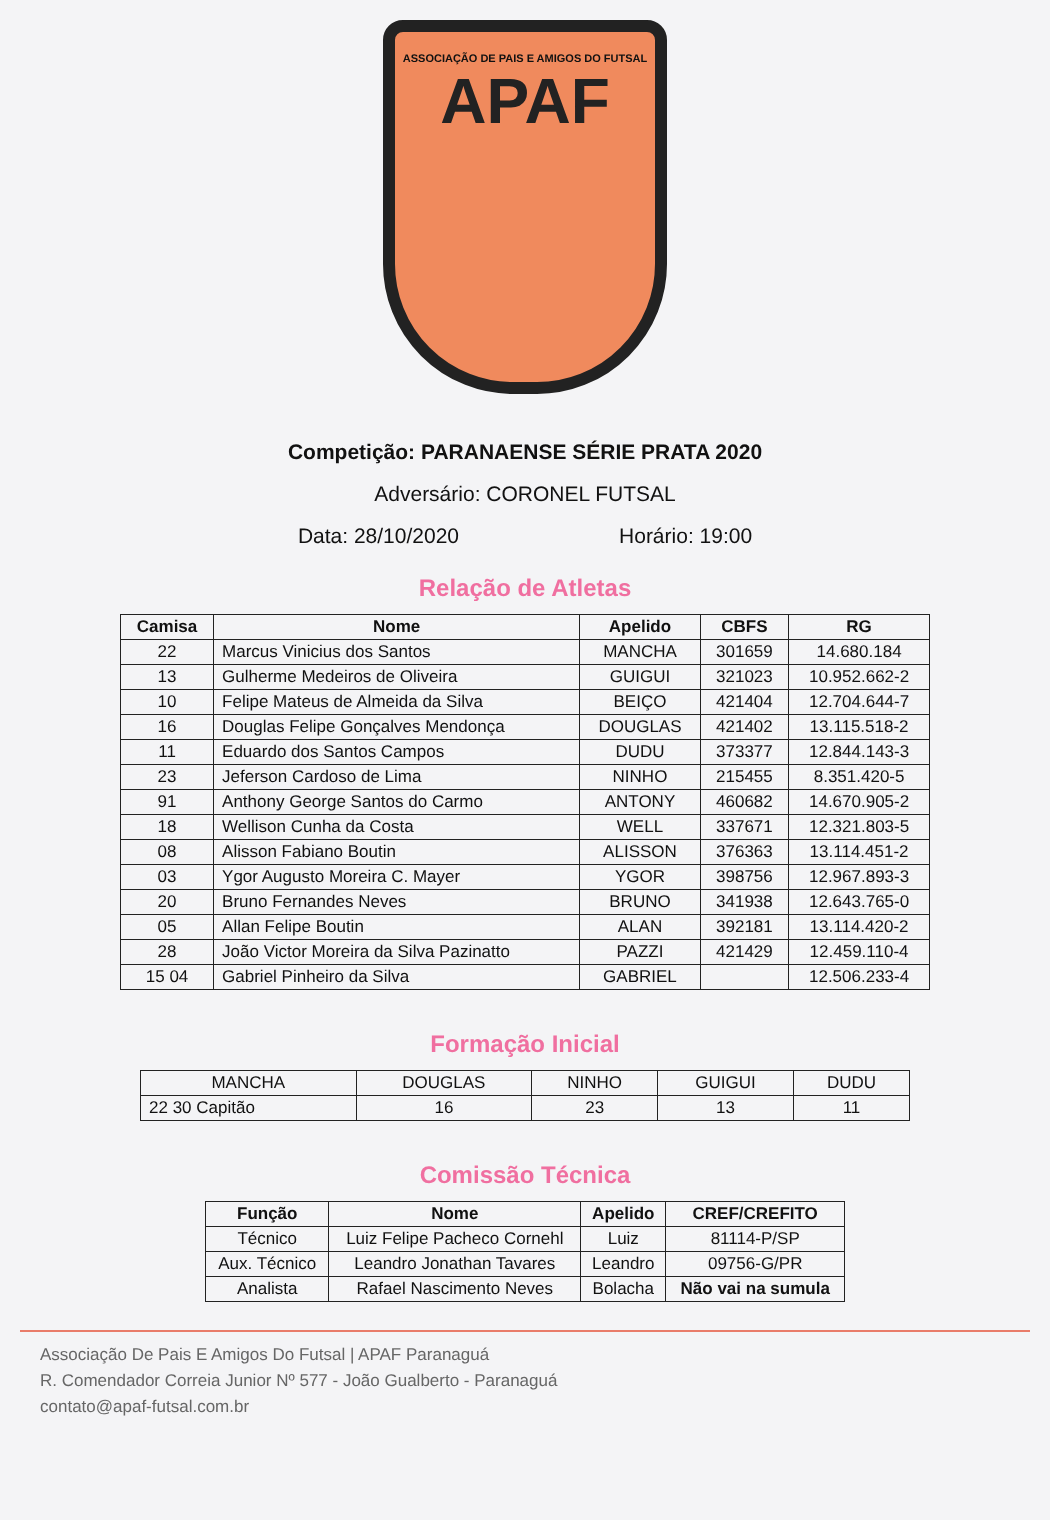ASSOCIAÇÃO DE PAIS E AMIGOS DO FUTSAL
APAF
Competição: PARANAENSE SÉRIE PRATA 2020
Adversário: CORONEL FUTSAL
Data: 28/10/2020 Horário: 19:00
Relação de Atletas
| Camisa | Nome | Apelido | CBFS | RG |
| --- | --- | --- | --- | --- |
| 22 | Marcus Vinicius dos Santos | MANCHA | 301659 | 14.680.184 |
| 13 | Gulherme Medeiros de Oliveira | GUIGUI | 321023 | 10.952.662-2 |
| 10 | Felipe Mateus de Almeida da Silva | BEIÇO | 421404 | 12.704.644-7 |
| 16 | Douglas Felipe Gonçalves Mendonça | DOUGLAS | 421402 | 13.115.518-2 |
| 11 | Eduardo dos Santos Campos | DUDU | 373377 | 12.844.143-3 |
| 23 | Jeferson Cardoso de Lima | NINHO | 215455 | 8.351.420-5 |
| 91 | Anthony George Santos do Carmo | ANTONY | 460682 | 14.670.905-2 |
| 18 | Wellison Cunha da Costa | WELL | 337671 | 12.321.803-5 |
| 08 | Alisson Fabiano Boutin | ALISSON | 376363 | 13.114.451-2 |
| 03 | Ygor Augusto Moreira C. Mayer | YGOR | 398756 | 12.967.893-3 |
| 20 | Bruno Fernandes Neves | BRUNO | 341938 | 12.643.765-0 |
| 05 | Allan Felipe Boutin | ALAN | 392181 | 13.114.420-2 |
| 28 | João Victor Moreira da Silva Pazinatto | PAZZI | 421429 | 12.459.110-4 |
| 15 04 | Gabriel Pinheiro da Silva | GABRIEL | | 12.506.233-4 |
Formação Inicial
| MANCHA | DOUGLAS | NINHO | GUIGUI | DUDU |
| 22 30 Capitão | 16 | 23 | 13 | 11 |
Comissão Técnica
| Função | Nome | Apelido | CREF/CREFITO |
| --- | --- | --- | --- |
| Técnico | Luiz Felipe Pacheco Cornehl | Luiz | 81114-P/SP |
| Aux. Técnico | Leandro Jonathan Tavares | Leandro | 09756-G/PR |
| Analista | Rafael Nascimento Neves | Bolacha | Não vai na sumula |
Associação De Pais E Amigos Do Futsal | APAF Paranaguá
R. Comendador Correia Junior Nº 577 - João Gualberto - Paranaguá
contato@apaf-futsal.com.br